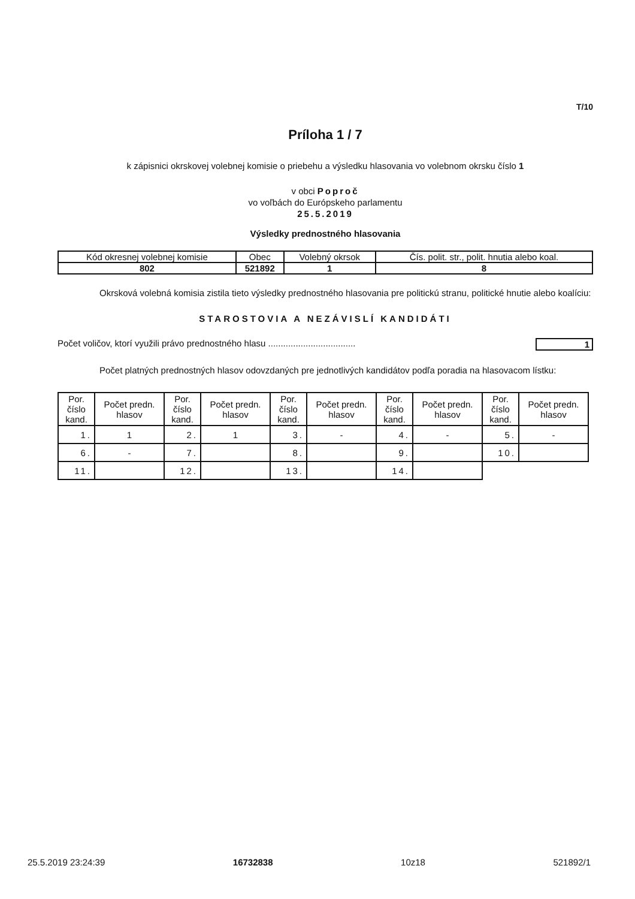T/10
Príloha 1 / 7
k zápisnici okrskovej volebnej komisie o priebehu a výsledku hlasovania vo volebnom okrsku číslo 1
v obci Poproč
vo voľbách do Európskeho parlamentu
25.5.2019
Výsledky prednostného hlasovania
| Kód okresnej volebnej komisie | Obec | Volebný okrsok | Čís. polit. str., polit. hnutia alebo koal. |
| 802 | 521892 | 1 | 8 |
Okrsková volebná komisia zistila tieto výsledky prednostného hlasovania pre politickú stranu, politické hnutie alebo koalíciu:
STAROSTOVIA A NEZÁVISLÍ KANDIDÁTI
Počet voličov, ktorí využili právo prednostného hlasu ................................... 1
Počet platných prednostných hlasov odovzdaných pre jednotlivých kandidátov podľa poradia na hlasovacom lístku:
| Por. číslo kand. | Počet predn. hlasov | Por. číslo kand. | Počet predn. hlasov | Por. číslo kand. | Počet predn. hlasov | Por. číslo kand. | Počet predn. hlasov | Por. číslo kand. | Počet predn. hlasov |
| --- | --- | --- | --- | --- | --- | --- | --- | --- | --- |
| 1. | 1 | 2. | 1 | 3. | - | 4. | - | 5. | - |
| 6. | - | 7. | | 8. | | 9. | | 10. | |
| 11. | | 12. | | 13. | | 14. | | | |
25.5.2019 23:24:39 16732838 10z18 521892/1